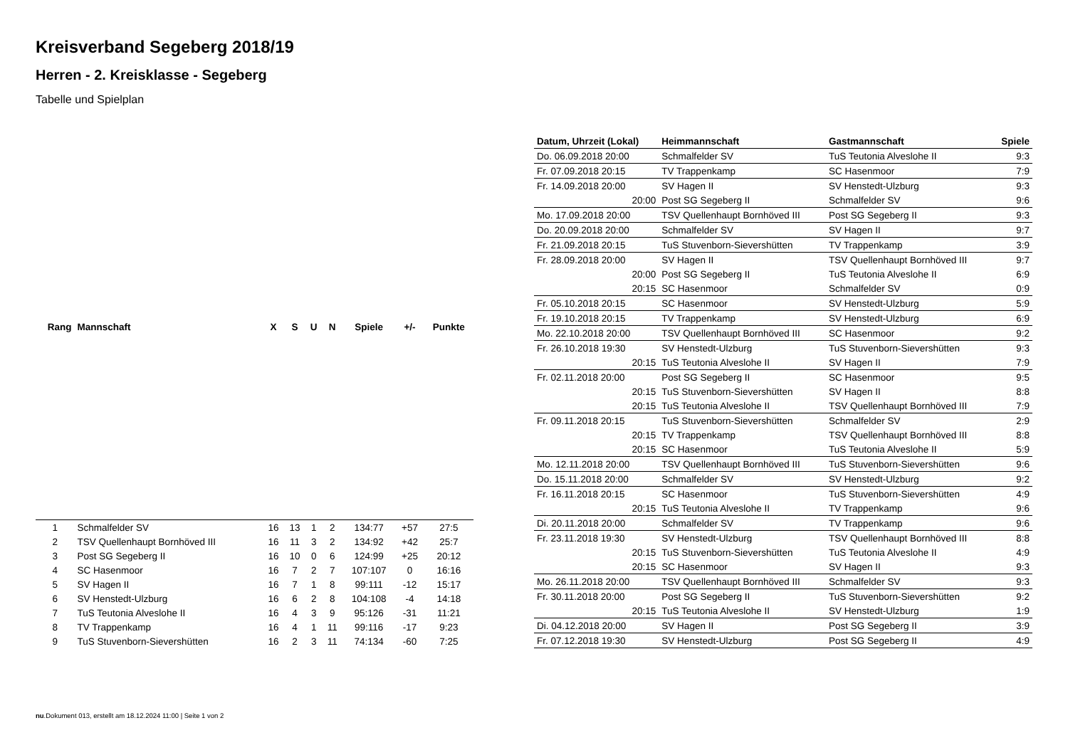Kreisverband Segeberg 2018/19
Herren - 2. Kreisklasse - Segeberg
Tabelle und Spielplan
| Rang | Mannschaft | X | S | U | N | Spiele | +/- | Punkte |
| --- | --- | --- | --- | --- | --- | --- | --- | --- |
| 1 | Schmalfelder SV | 16 | 13 | 1 | 2 | 134:77 | +57 | 27:5 |
| 2 | TSV Quellenhaupt Bornhöved III | 16 | 11 | 3 | 2 | 134:92 | +42 | 25:7 |
| 3 | Post SG Segeberg II | 16 | 10 | 0 | 6 | 124:99 | +25 | 20:12 |
| 4 | SC Hasenmoor | 16 | 7 | 2 | 7 | 107:107 | 0 | 16:16 |
| 5 | SV Hagen II | 16 | 7 | 1 | 8 | 99:111 | -12 | 15:17 |
| 6 | SV Henstedt-Ulzburg | 16 | 6 | 2 | 8 | 104:108 | -4 | 14:18 |
| 7 | TuS Teutonia Alveslohe II | 16 | 4 | 3 | 9 | 95:126 | -31 | 11:21 |
| 8 | TV Trappenkamp | 16 | 4 | 1 | 11 | 99:116 | -17 | 9:23 |
| 9 | TuS Stuvenborn-Sievershütten | 16 | 2 | 3 | 11 | 74:134 | -60 | 7:25 |
| Datum, Uhrzeit (Lokal) | Heimmannschaft | Gastmannschaft | Spiele |
| --- | --- | --- | --- |
| Do. 06.09.2018 20:00 | Schmalfelder SV | TuS Teutonia Alveslohe II | 9:3 |
| Fr. 07.09.2018 20:15 | TV Trappenkamp | SC Hasenmoor | 7:9 |
| Fr. 14.09.2018 20:00 | SV Hagen II | SV Henstedt-Ulzburg | 9:3 |
| 20:00 | Post SG Segeberg II | Schmalfelder SV | 9:6 |
| Mo. 17.09.2018 20:00 | TSV Quellenhaupt Bornhöved III | Post SG Segeberg II | 9:3 |
| Do. 20.09.2018 20:00 | Schmalfelder SV | SV Hagen II | 9:7 |
| Fr. 21.09.2018 20:15 | TuS Stuvenborn-Sievershütten | TV Trappenkamp | 3:9 |
| Fr. 28.09.2018 20:00 | SV Hagen II | TSV Quellenhaupt Bornhöved III | 9:7 |
| 20:00 | Post SG Segeberg II | TuS Teutonia Alveslohe II | 6:9 |
| 20:15 | SC Hasenmoor | Schmalfelder SV | 0:9 |
| Fr. 05.10.2018 20:15 | SC Hasenmoor | SV Henstedt-Ulzburg | 5:9 |
| Fr. 19.10.2018 20:15 | TV Trappenkamp | SV Henstedt-Ulzburg | 6:9 |
| Mo. 22.10.2018 20:00 | TSV Quellenhaupt Bornhöved III | SC Hasenmoor | 9:2 |
| Fr. 26.10.2018 19:30 | SV Henstedt-Ulzburg | TuS Stuvenborn-Sievershütten | 9:3 |
| 20:15 | TuS Teutonia Alveslohe II | SV Hagen II | 7:9 |
| Fr. 02.11.2018 20:00 | Post SG Segeberg II | SC Hasenmoor | 9:5 |
| 20:15 | TuS Stuvenborn-Sievershütten | SV Hagen II | 8:8 |
| 20:15 | TuS Teutonia Alveslohe II | TSV Quellenhaupt Bornhöved III | 7:9 |
| Fr. 09.11.2018 20:15 | TuS Stuvenborn-Sievershütten | Schmalfelder SV | 2:9 |
| 20:15 | TV Trappenkamp | TSV Quellenhaupt Bornhöved III | 8:8 |
| 20:15 | SC Hasenmoor | TuS Teutonia Alveslohe II | 5:9 |
| Mo. 12.11.2018 20:00 | TSV Quellenhaupt Bornhöved III | TuS Stuvenborn-Sievershütten | 9:6 |
| Do. 15.11.2018 20:00 | Schmalfelder SV | SV Henstedt-Ulzburg | 9:2 |
| Fr. 16.11.2018 20:15 | SC Hasenmoor | TuS Stuvenborn-Sievershütten | 4:9 |
| 20:15 | TuS Teutonia Alveslohe II | TV Trappenkamp | 9:6 |
| Di. 20.11.2018 20:00 | Schmalfelder SV | TV Trappenkamp | 9:6 |
| Fr. 23.11.2018 19:30 | SV Henstedt-Ulzburg | TSV Quellenhaupt Bornhöved III | 8:8 |
| 20:15 | TuS Stuvenborn-Sievershütten | TuS Teutonia Alveslohe II | 4:9 |
| 20:15 | SC Hasenmoor | SV Hagen II | 9:3 |
| Mo. 26.11.2018 20:00 | TSV Quellenhaupt Bornhöved III | Schmalfelder SV | 9:3 |
| Fr. 30.11.2018 20:00 | Post SG Segeberg II | TuS Stuvenborn-Sievershütten | 9:2 |
| 20:15 | TuS Teutonia Alveslohe II | SV Henstedt-Ulzburg | 1:9 |
| Di. 04.12.2018 20:00 | SV Hagen II | Post SG Segeberg II | 3:9 |
| Fr. 07.12.2018 19:30 | SV Henstedt-Ulzburg | Post SG Segeberg II | 4:9 |
nu.Dokument 013, erstellt am 18.12.2024 11:00 | Seite 1 von 2